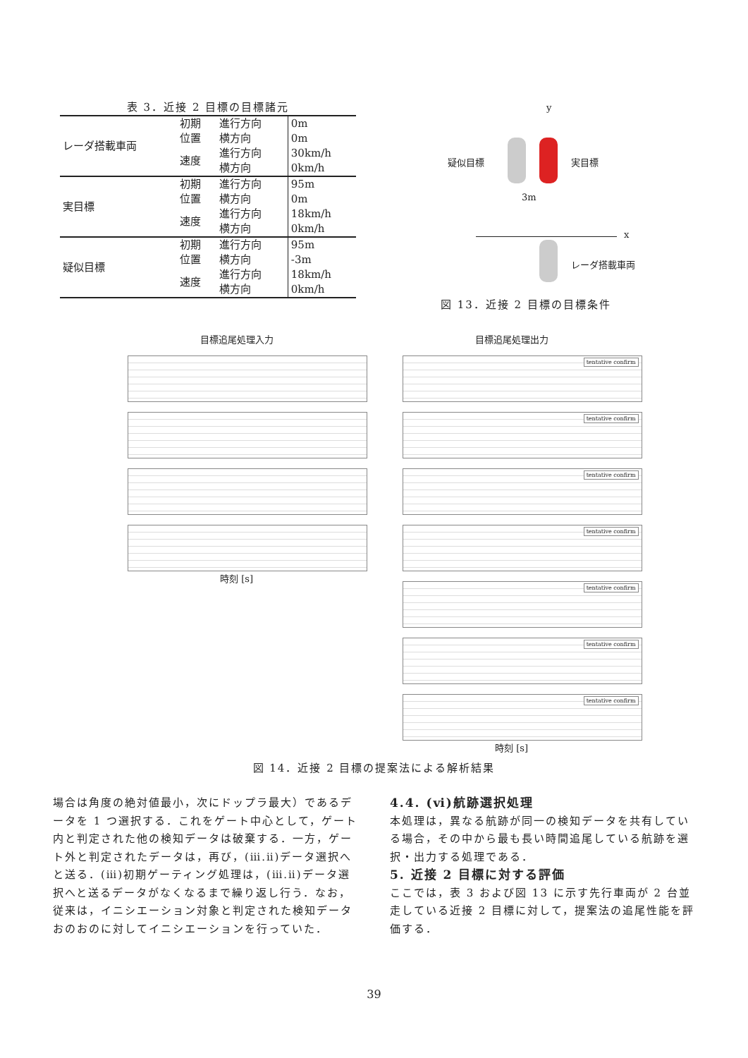表 3．近接 2 目標の目標諸元
| レーダ搭載車両 | 初期 位置 | 進行方向 | 0m |
| | | 横方向 | 0m |
| | 速度 | 進行方向 | 30km/h |
| | | 横方向 | 0km/h |
| 実目標 | 初期 位置 | 進行方向 | 95m |
| | | 横方向 | 0m |
| | 速度 | 進行方向 | 18km/h |
| | | 横方向 | 0km/h |
| 疑似目標 | 初期 位置 | 進行方向 | 95m |
| | | 横方向 | -3m |
| | 速度 | 進行方向 | 18km/h |
| | | 横方向 | 0km/h |
y
疑似目標 実目標
3m
x
レーダ搭載車両
図 13．近接 2 目標の目標条件
目標追尾処理入力
時刻 [s]
目標追尾処理出力
tentative confirm
tentative confirm
tentative confirm
tentative confirm
tentative confirm
tentative confirm
tentative confirm
時刻 [s]
図 14．近接 2 目標の提案法による解析結果
場合は角度の絶対値最小，次にドップラ最大）であるデータを 1 つ選択する．これをゲート中心として，ゲート内と判定された他の検知データは破棄する．一方，ゲート外と判定されたデータは，再び，(ⅲ.ⅱ)データ選択へと送る．(ⅲ)初期ゲーティング処理は，(ⅲ.ⅱ)データ選択へと送るデータがなくなるまで繰り返し行う．なお，従来は，イニシエーション対象と判定された検知データおのおのに対してイニシエーションを行っていた．
4.4. (ⅵ)航跡選択処理
本処理は，異なる航跡が同一の検知データを共有している場合，その中から最も長い時間追尾している航跡を選択・出力する処理である．
5. 近接 2 目標に対する評価
ここでは，表 3 および図 13 に示す先行車両が 2 台並走している近接 2 目標に対して，提案法の追尾性能を評価する．
39